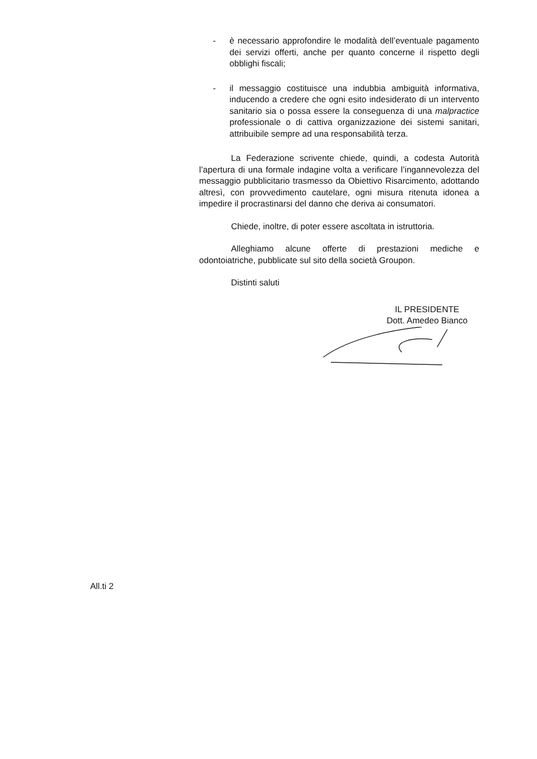- è necessario approfondire le modalità dell’eventuale pagamento dei servizi offerti, anche per quanto concerne il rispetto degli obblighi fiscali;
- il messaggio costituisce una indubbia ambiguità informativa, inducendo a credere che ogni esito indesiderato di un intervento sanitario sia o possa essere la conseguenza di una malpractice professionale o di cattiva organizzazione dei sistemi sanitari, attribuibile sempre ad una responsabilità terza.
La Federazione scrivente chiede, quindi, a codesta Autorità l’apertura di una formale indagine volta a verificare l’ingannevolezza del messaggio pubblicitario trasmesso da Obiettivo Risarcimento, adottando altresì, con provvedimento cautelare, ogni misura ritenuta idonea a impedire il procrastinarsi del danno che deriva ai consumatori.
Chiede, inoltre, di poter essere ascoltata in istruttoria.
Alleghiamo alcune offerte di prestazioni mediche e odontoiatriche, pubblicate sul sito della società Groupon.
Distinti saluti
IL PRESIDENTE
Dott. Amedeo Bianco
All.ti 2